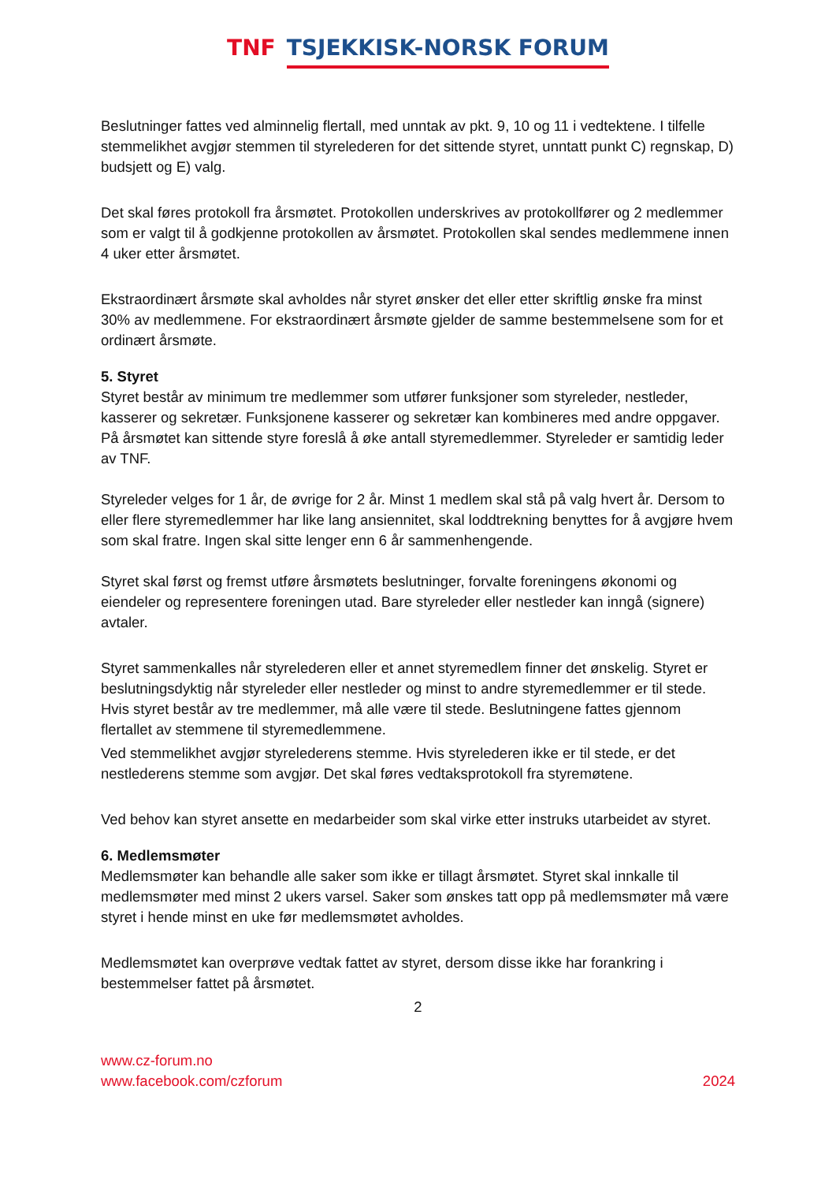TNF TSJEKKISK-NORSK FORUM
Beslutninger fattes ved alminnelig flertall, med unntak av pkt. 9, 10 og 11 i vedtektene. I tilfelle stemmelikhet avgjør stemmen til styrelederen for det sittende styret, unntatt punkt C) regnskap, D) budsjett og E) valg.
Det skal føres protokoll fra årsmøtet. Protokollen underskrives av protokollfører og 2 medlemmer som er valgt til å godkjenne protokollen av årsmøtet. Protokollen skal sendes medlemmene innen 4 uker etter årsmøtet.
Ekstraordinært årsmøte skal avholdes når styret ønsker det eller etter skriftlig ønske fra minst 30% av medlemmene. For ekstraordinært årsmøte gjelder de samme bestemmelsene som for et ordinært årsmøte.
5. Styret
Styret består av minimum tre medlemmer som utfører funksjoner som styreleder, nestleder, kasserer og sekretær. Funksjonene kasserer og sekretær kan kombineres med andre oppgaver. På årsmøtet kan sittende styre foreslå å øke antall styremedlemmer. Styreleder er samtidig leder av TNF.
Styreleder velges for 1 år, de øvrige for 2 år. Minst 1 medlem skal stå på valg hvert år. Dersom to eller flere styremedlemmer har like lang ansiennitet, skal loddtrekning benyttes for å avgjøre hvem som skal fratre. Ingen skal sitte lenger enn 6 år sammenhengende.
Styret skal først og fremst utføre årsmøtets beslutninger, forvalte foreningens økonomi og eiendeler og representere foreningen utad. Bare styreleder eller nestleder kan inngå (signere) avtaler.
Styret sammenkalles når styrelederen eller et annet styremedlem finner det ønskelig. Styret er beslutningsdyktig når styreleder eller nestleder og minst to andre styremedlemmer er til stede. Hvis styret består av tre medlemmer, må alle være til stede. Beslutningene fattes gjennom flertallet av stemmene til styremedlemmene.
Ved stemmelikhet avgjør styrelederens stemme. Hvis styrelederen ikke er til stede, er det nestlederens stemme som avgjør. Det skal føres vedtaksprotokoll fra styremøtene.
Ved behov kan styret ansette en medarbeider som skal virke etter instruks utarbeidet av styret.
6. Medlemsmøter
Medlemsmøter kan behandle alle saker som ikke er tillagt årsmøtet. Styret skal innkalle til medlemsmøter med minst 2 ukers varsel. Saker som ønskes tatt opp på medlemsmøter må være styret i hende minst en uke før medlemsmøtet avholdes.
Medlemsmøtet kan overprøve vedtak fattet av styret, dersom disse ikke har forankring i bestemmelser fattet på årsmøtet.
2
www.cz-forum.no
www.facebook.com/czforum
2024